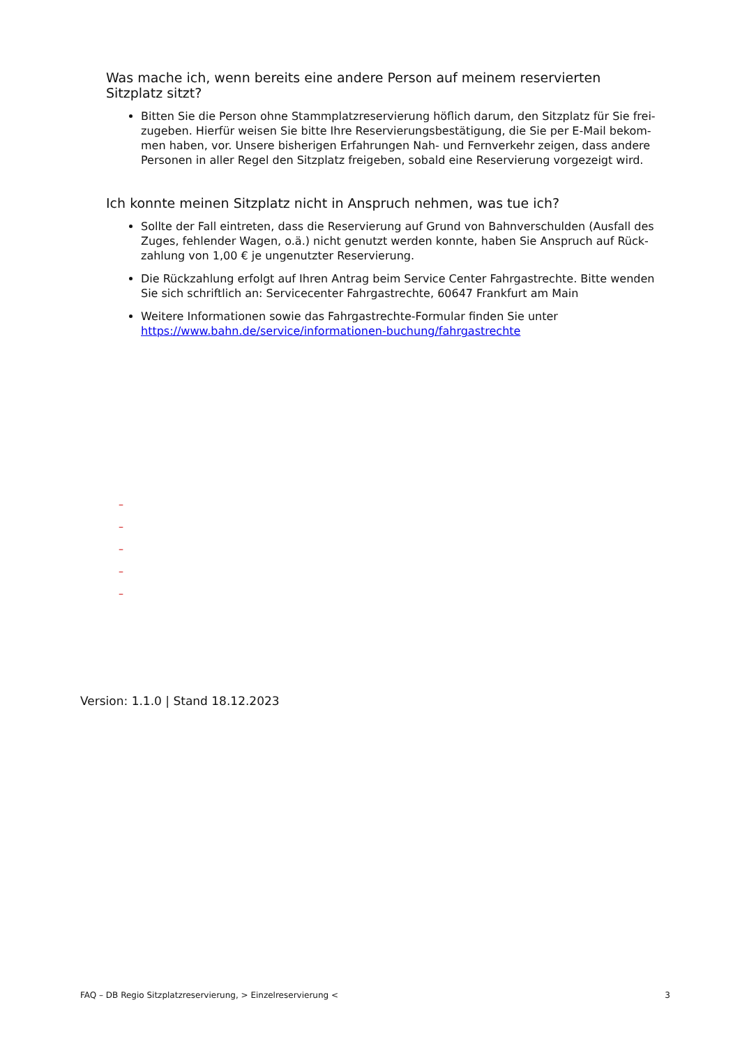Was mache ich, wenn bereits eine andere Person auf meinem reservierten Sitzplatz sitzt?
Bitten Sie die Person ohne Stammplatzreservierung höflich darum, den Sitzplatz für Sie frei-zugeben. Hierfür weisen Sie bitte Ihre Reservierungsbestätigung, die Sie per E-Mail bekom-men haben, vor. Unsere bisherigen Erfahrungen Nah- und Fernverkehr zeigen, dass andere Personen in aller Regel den Sitzplatz freigeben, sobald eine Reservierung vorgezeigt wird.
Ich konnte meinen Sitzplatz nicht in Anspruch nehmen, was tue ich?
Sollte der Fall eintreten, dass die Reservierung auf Grund von Bahnverschulden (Ausfall des Zuges, fehlender Wagen, o.ä.) nicht genutzt werden konnte, haben Sie Anspruch auf Rück-zahlung von 1,00 € je ungenutzter Reservierung.
Die Rückzahlung erfolgt auf Ihren Antrag beim Service Center Fahrgastrechte. Bitte wenden Sie sich schriftlich an: Servicecenter Fahrgastrechte, 60647 Frankfurt am Main
Weitere Informationen sowie das Fahrgastrechte-Formular finden Sie unter https://www.bahn.de/service/informationen-buchung/fahrgastrechte
–
–
–
–
–
Version: 1.1.0 | Stand 18.12.2023
FAQ – DB Regio Sitzplatzreservierung, > Einzelreservierung < 3